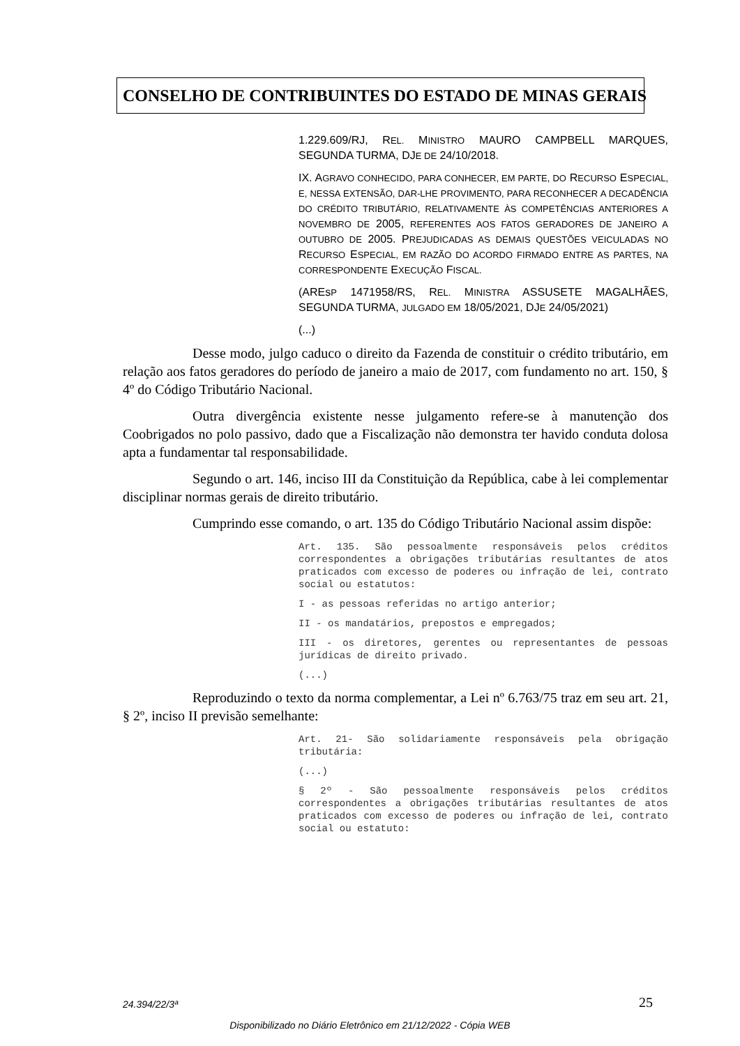CONSELHO DE CONTRIBUINTES DO ESTADO DE MINAS GERAIS
1.229.609/RJ, REL. MINISTRO MAURO CAMPBELL MARQUES, SEGUNDA TURMA, DJE DE 24/10/2018.
IX. AGRAVO CONHECIDO, PARA CONHECER, EM PARTE, DO RECURSO ESPECIAL, E, NESSA EXTENSÃO, DAR-LHE PROVIMENTO, PARA RECONHECER A DECADÊNCIA DO CRÉDITO TRIBUTÁRIO, RELATIVAMENTE ÀS COMPETÊNCIAS ANTERIORES A NOVEMBRO DE 2005, REFERENTES AOS FATOS GERADORES DE JANEIRO A OUTUBRO DE 2005. PREJUDICADAS AS DEMAIS QUESTÕES VEICULADAS NO RECURSO ESPECIAL, EM RAZÃO DO ACORDO FIRMADO ENTRE AS PARTES, NA CORRESPONDENTE EXECUÇÃO FISCAL.
(AREsP 1471958/RS, REL. MINISTRA ASSUSETE MAGALHÃES, SEGUNDA TURMA, JULGADO EM 18/05/2021, DJE 24/05/2021)
(...)
Desse modo, julgo caduco o direito da Fazenda de constituir o crédito tributário, em relação aos fatos geradores do período de janeiro a maio de 2017, com fundamento no art. 150, § 4º do Código Tributário Nacional.
Outra divergência existente nesse julgamento refere-se à manutenção dos Coobrigados no polo passivo, dado que a Fiscalização não demonstra ter havido conduta dolosa apta a fundamentar tal responsabilidade.
Segundo o art. 146, inciso III da Constituição da República, cabe à lei complementar disciplinar normas gerais de direito tributário.
Cumprindo esse comando, o art. 135 do Código Tributário Nacional assim dispõe:
Art. 135. São pessoalmente responsáveis pelos créditos correspondentes a obrigações tributárias resultantes de atos praticados com excesso de poderes ou infração de lei, contrato social ou estatutos:
I - as pessoas referidas no artigo anterior;
II - os mandatários, prepostos e empregados;
III - os diretores, gerentes ou representantes de pessoas jurídicas de direito privado.
(...)
Reproduzindo o texto da norma complementar, a Lei nº 6.763/75 traz em seu art. 21, § 2º, inciso II previsão semelhante:
Art. 21- São solidariamente responsáveis pela obrigação tributária:
(...)
§ 2º - São pessoalmente responsáveis pelos créditos correspondentes a obrigações tributárias resultantes de atos praticados com excesso de poderes ou infração de lei, contrato social ou estatuto:
24.394/22/3ª 25
Disponibilizado no Diário Eletrônico em 21/12/2022 - Cópia WEB